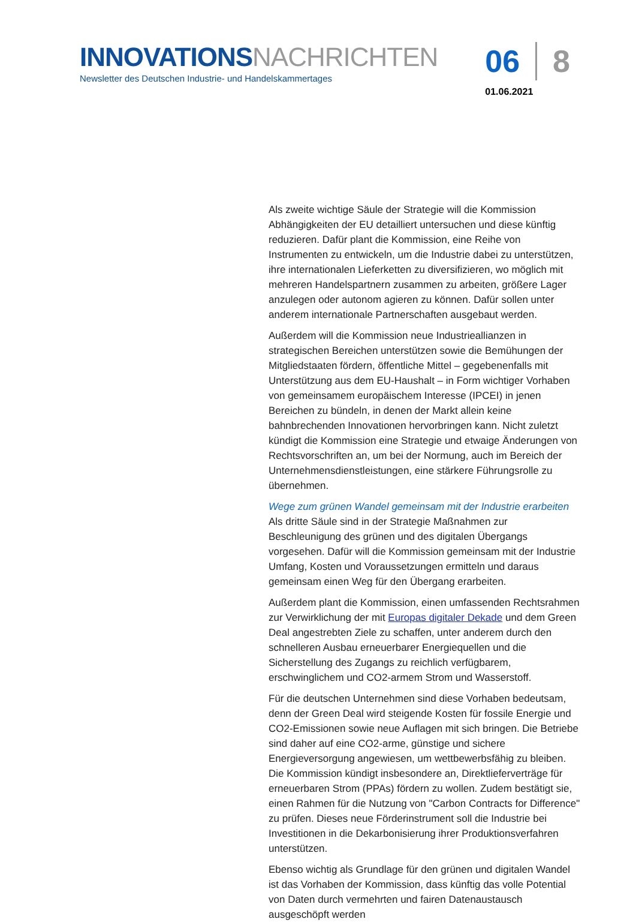INNOVATIONS NACHRICHTEN
Newsletter des Deutschen Industrie- und Handelskammertages
06 8
01.06.2021
Als zweite wichtige Säule der Strategie will die Kommission Abhängigkeiten der EU detailliert untersuchen und diese künftig reduzieren. Dafür plant die Kommission, eine Reihe von Instrumenten zu entwickeln, um die Industrie dabei zu unterstützen, ihre internationalen Lieferketten zu diversifizieren, wo möglich mit mehreren Handelspartnern zusammen zu arbeiten, größere Lager anzulegen oder autonom agieren zu können. Dafür sollen unter anderem internationale Partnerschaften ausgebaut werden.
Außerdem will die Kommission neue Industrieallianzen in strategischen Bereichen unterstützen sowie die Bemühungen der Mitgliedstaaten fördern, öffentliche Mittel – gegebenenfalls mit Unterstützung aus dem EU-Haushalt – in Form wichtiger Vorhaben von gemeinsamem europäischem Interesse (IPCEI) in jenen Bereichen zu bündeln, in denen der Markt allein keine bahnbrechenden Innovationen hervorbringen kann. Nicht zuletzt kündigt die Kommission eine Strategie und etwaige Änderungen von Rechtsvorschriften an, um bei der Normung, auch im Bereich der Unternehmensdienstleistungen, eine stärkere Führungsrolle zu übernehmen.
Wege zum grünen Wandel gemeinsam mit der Industrie erarbeiten
Als dritte Säule sind in der Strategie Maßnahmen zur Beschleunigung des grünen und des digitalen Übergangs vorgesehen. Dafür will die Kommission gemeinsam mit der Industrie Umfang, Kosten und Voraussetzungen ermitteln und daraus gemeinsam einen Weg für den Übergang erarbeiten.
Außerdem plant die Kommission, einen umfassenden Rechtsrahmen zur Verwirklichung der mit Europas digitaler Dekade und dem Green Deal angestrebten Ziele zu schaffen, unter anderem durch den schnelleren Ausbau erneuerbarer Energiequellen und die Sicherstellung des Zugangs zu reichlich verfügbarem, erschwinglichem und CO2-armem Strom und Wasserstoff.
Für die deutschen Unternehmen sind diese Vorhaben bedeutsam, denn der Green Deal wird steigende Kosten für fossile Energie und CO2-Emissionen sowie neue Auflagen mit sich bringen. Die Betriebe sind daher auf eine CO2-arme, günstige und sichere Energieversorgung angewiesen, um wettbewerbsfähig zu bleiben. Die Kommission kündigt insbesondere an, Direktlieferverträge für erneuerbaren Strom (PPAs) fördern zu wollen. Zudem bestätigt sie, einen Rahmen für die Nutzung von "Carbon Contracts for Difference" zu prüfen. Dieses neue Förderinstrument soll die Industrie bei Investitionen in die Dekarbonisierung ihrer Produktionsverfahren unterstützen.
Ebenso wichtig als Grundlage für den grünen und digitalen Wandel ist das Vorhaben der Kommission, dass künftig das volle Potential von Daten durch vermehrten und fairen Datenaustausch ausgeschöpft werden